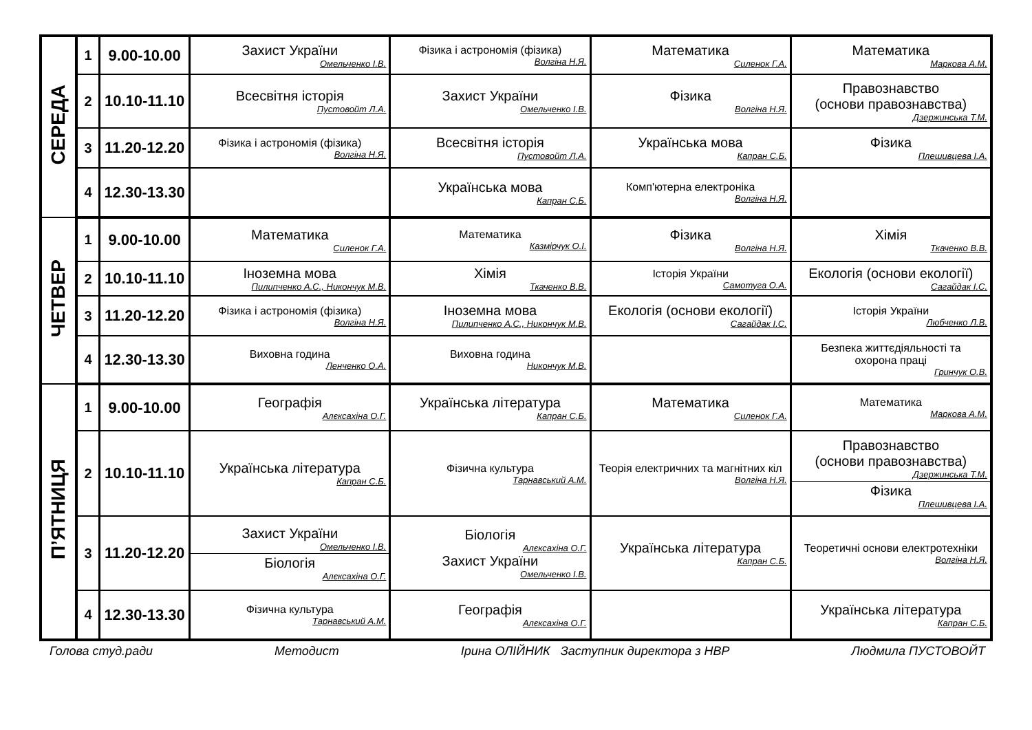| СЕРЕДА | 1 | 9.00-10.00 | Захист України Омельченко І.В. | Фізика і астрономія (фізика) Волгіна Н.Я. | Математика Силенок Г.А. | Математика Маркова А.М. |
| | 2 | 10.10-11.10 | Всесвітня історія Пустовойт Л.А. | Захист України Омельченко І.В. | Фізика Волгіна Н.Я. | Правознавство (основи правознавства) Дзержинська Т.М. |
| | 3 | 11.20-12.20 | Фізика і астрономія (фізика) Волгіна Н.Я. | Всесвітня історія Пустовойт Л.А. | Українська мова Капран С.Б. | Фізика Плешивцева І.А. |
| | 4 | 12.30-13.30 | | Українська мова Капран С.Б. | Комп'ютерна електроніка Волгіна Н.Я. | |
| ЧЕТВЕР | 1 | 9.00-10.00 | Математика Силенок Г.А. | Математика Казмірчук О.І. | Фізика Волгіна Н.Я. | Хімія Ткаченко В.В. |
| | 2 | 10.10-11.10 | Іноземна мова Пилипченко А.С., Никончук М.В. | Хімія Ткаченко В.В. | Історія України Самотуга О.А. | Екологія (основи екології) Сагайдак І.С. |
| | 3 | 11.20-12.20 | Фізика і астрономія (фізика) Волгіна Н.Я. | Іноземна мова Пилипченко А.С., Никончук М.В. | Екологія (основи екології) Сагайдак І.С. | Історія України Любченко Л.В. |
| | 4 | 12.30-13.30 | Виховна година Ленченко О.А. | Виховна година Никончук М.В. | | Безпека життєдіяльності та охорона праці Гринчук О.В. |
| П’ЯТНИЦЯ | 1 | 9.00-10.00 | Географія Алєксахіна О.Г. | Українська література Капран С.Б. | Математика Силенок Г.А. | Математика Маркова А.М. |
| | 2 | 10.10-11.10 | Українська література Капран С.Б. | Фізична культура Тарнавський А.М. | Теорія електричних та магнітних кіл Волгіна Н.Я. | Правознавство (основи правознавства) Дзержинська Т.М. Фізика Плешивцева І.А. |
| | 3 | 11.20-12.20 | Захист України Омельченко І.В. Біологія Алєксахіна О.Г. | Біологія Алєксахіна О.Г. Захист України Омельченко І.В. | Українська література Капран С.Б. | Теоретичні основи електротехніки Волгіна Н.Я. |
| | 4 | 12.30-13.30 | Фізична культура Тарнавський А.М. | Географія Алєксахіна О.Г. | | Українська література Капран С.Б. |
Голова студ.ради Методист Ірина ОЛІЙНИК Заступник директора з НВР Людмила ПУСТОВОЙТ